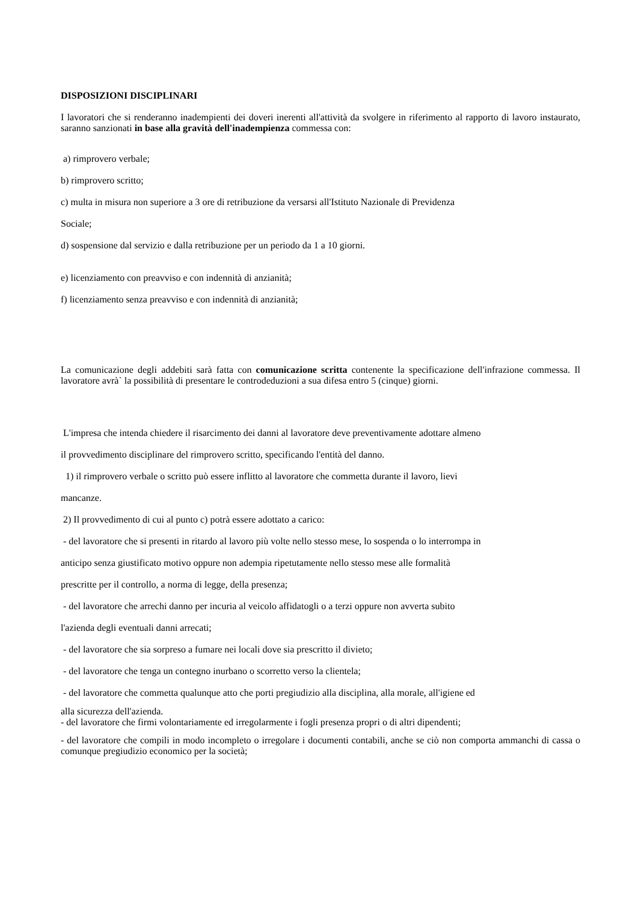DISPOSIZIONI DISCIPLINARI
I lavoratori che si renderanno inadempienti dei doveri inerenti all'attività da svolgere in riferimento al rapporto di lavoro instaurato, saranno sanzionati in base alla gravità dell'inadempienza commessa con:
a) rimprovero verbale;
b) rimprovero scritto;
c) multa in misura non superiore a 3 ore di retribuzione da versarsi all'Istituto Nazionale di Previdenza
Sociale;
d) sospensione dal servizio e dalla retribuzione per un periodo da 1 a 10 giorni.
e) licenziamento con preavviso e con indennità di anzianità;
f) licenziamento senza preavviso e con indennità di anzianità;
La comunicazione degli addebiti sarà fatta con comunicazione scritta contenente la specificazione dell'infrazione commessa. Il lavoratore avrà` la possibilità di presentare le controdeduzioni a sua difesa entro 5 (cinque) giorni.
L'impresa che intenda chiedere il risarcimento dei danni al lavoratore deve preventivamente adottare almeno
il provvedimento disciplinare del rimprovero scritto, specificando l'entità del danno.
1) il rimprovero verbale o scritto può essere inflitto al lavoratore che commetta durante il lavoro, lievi
mancanze.
2) Il provvedimento di cui al punto c) potrà essere adottato a carico:
- del lavoratore che si presenti in ritardo al lavoro più volte nello stesso mese, lo sospenda o lo interrompa in
anticipo senza giustificato motivo oppure non adempia ripetutamente nello stesso mese alle formalità
prescritte per il controllo, a norma di legge, della presenza;
- del lavoratore che arrechi danno per incuria al veicolo affidatogli o a terzi oppure non avverta subito
l'azienda degli eventuali danni arrecati;
- del lavoratore che sia sorpreso a fumare nei locali dove sia prescritto il divieto;
- del lavoratore che tenga un contegno inurbano o scorretto verso la clientela;
- del lavoratore che commetta qualunque atto che porti pregiudizio alla disciplina, alla morale, all'igiene ed
alla sicurezza dell'azienda.
- del lavoratore che firmi volontariamente ed irregolarmente i fogli presenza propri o di altri dipendenti;
- del lavoratore che compili in modo incompleto o irregolare i documenti contabili, anche se ciò non comporta ammanchi di cassa o comunque pregiudizio economico per la società;